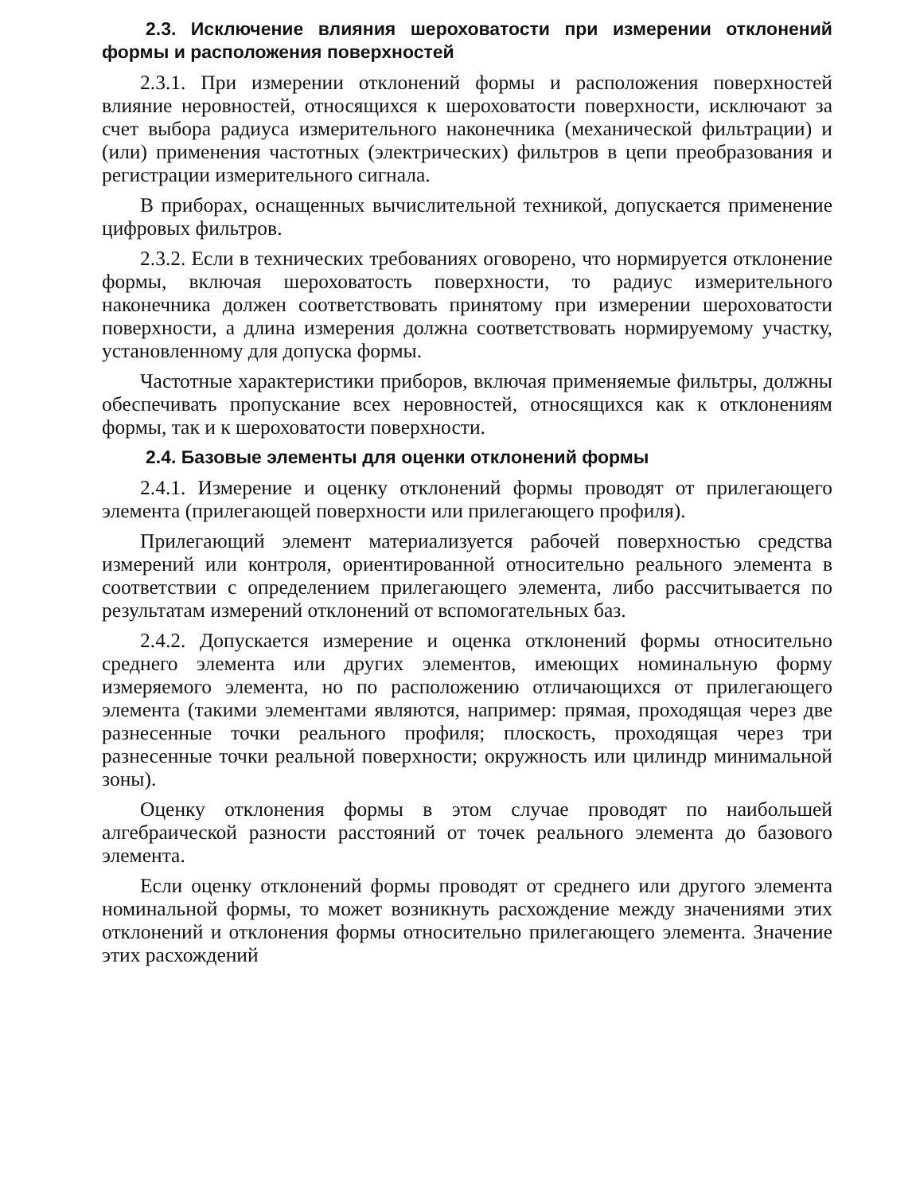2.3. Исключение влияния шероховатости при измерении отклонений формы и расположения поверхностей
2.3.1. При измерении отклонений формы и расположения поверхностей влияние неровностей, относящихся к шероховатости поверхности, исключают за счет выбора радиуса измерительного наконечника (механической фильтрации) и (или) применения частотных (электрических) фильтров в цепи преобразования и регистрации измерительного сигнала.
В приборах, оснащенных вычислительной техникой, допускается применение цифровых фильтров.
2.3.2. Если в технических требованиях оговорено, что нормируется отклонение формы, включая шероховатость поверхности, то радиус измерительного наконечника должен соответствовать принятому при измерении шероховатости поверхности, а длина измерения должна соответствовать нормируемому участку, установленному для допуска формы.
Частотные характеристики приборов, включая применяемые фильтры, должны обеспечивать пропускание всех неровностей, относящихся как к отклонениям формы, так и к шероховатости поверхности.
2.4. Базовые элементы для оценки отклонений формы
2.4.1. Измерение и оценку отклонений формы проводят от прилегающего элемента (прилегающей поверхности или прилегающего профиля).
Прилегающий элемент материализуется рабочей поверхностью средства измерений или контроля, ориентированной относительно реального элемента в соответствии с определением прилегающего элемента, либо рассчитывается по результатам измерений отклонений от вспомогательных баз.
2.4.2. Допускается измерение и оценка отклонений формы относительно среднего элемента или других элементов, имеющих номинальную форму измеряемого элемента, но по расположению отличающихся от прилегающего элемента (такими элементами являются, например: прямая, проходящая через две разнесенные точки реального профиля; плоскость, проходящая через три разнесенные точки реальной поверхности; окружность или цилиндр минимальной зоны).
Оценку отклонения формы в этом случае проводят по наибольшей алгебраической разности расстояний от точек реального элемента до базового элемента.
Если оценку отклонений формы проводят от среднего или другого элемента номинальной формы, то может возникнуть расхождение между значениями этих отклонений и отклонения формы относительно прилегающего элемента. Значение этих расхождений